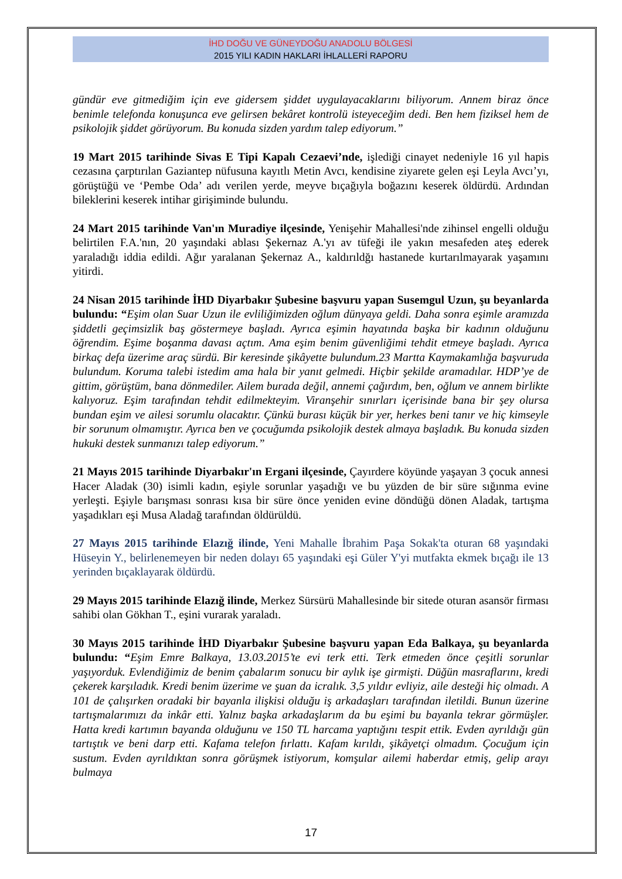İHD DOĞU VE GÜNEYDOĞU ANADOLU BÖLGESİ
2015 YILI KADIN HAKLARI İHLALLERİ RAPORU
gündür eve gitmediğim için eve gidersem şiddet uygulayacaklarını biliyorum. Annem biraz önce benimle telefonda konuşunca eve gelirsen bekâret kontrolü isteyeceğim dedi. Ben hem fiziksel hem de psikolojik şiddet görüyorum. Bu konuda sizden yardım talep ediyorum.”
19 Mart 2015 tarihinde Sivas E Tipi Kapalı Cezaevi’nde, işlediği cinayet nedeniyle 16 yıl hapis cezasına çarptırılan Gaziantep nüfusuna kayıtlı Metin Avcı, kendisine ziyarete gelen eşi Leyla Avcı’yı, görüştüğü ve ‘Pembe Oda’ adı verilen yerde, meyve bıçağıyla boğazını keserek öldürdü. Ardından bileklerini keserek intihar girişiminde bulundu.
24 Mart 2015 tarihinde Van'ın Muradiye ilçesinde, Yenişehir Mahallesi'nde zihinsel engelli olduğu belirtilen F.A.'nın, 20 yaşındaki ablası Şekernaz A.'yı av tüfeği ile yakın mesafeden ateş ederek yaraladığı iddia edildi. Ağır yaralanan Şekernaz A., kaldırıldğı hastanede kurtarılmayarak yaşamını yitirdi.
24 Nisan 2015 tarihinde İHD Diyarbakır Şubesine başvuru yapan Susemgul Uzun, şu beyanlarda bulundu: “Eşim olan Suar Uzun ile evliliğimizden oğlum dünyaya geldi. Daha sonra eşimle aramızda şiddetli geçimsizlik baş göstermeye başladı. Ayrıca eşimin hayatında başka bir kadının olduğunu öğrendim. Eşime boşanma davası açtım. Ama eşim benim güvenliğimi tehdit etmeye başladı. Ayrıca birkaç defa üzerime araç sürdü. Bir keresinde şikâyette bulundum.23 Martta Kaymakamlığa başvuruda bulundum. Koruma talebi istedim ama hala bir yanıt gelmedi. Hiçbir şekilde aramadılar. HDP’ye de gittim, görüştüm, bana dönmediler. Ailem burada değil, annemi çağırdım, ben, oğlum ve annem birlikte kalıyoruz. Eşim tarafından tehdit edilmekteyim. Viranşehir sınırları içerisinde bana bir şey olursa bundan eşim ve ailesi sorumlu olacaktır. Çünkü burası küçük bir yer, herkes beni tanır ve hiç kimseyle bir sorunum olmamıştır. Ayrıca ben ve çocuğumda psikolojik destek almaya başladık. Bu konuda sizden hukuki destek sunmanızı talep ediyorum.”
21 Mayıs 2015 tarihinde Diyarbakır'ın Ergani ilçesinde, Çayırdere köyünde yaşayan 3 çocuk annesi Hacer Aladak (30) isimli kadın, eşiyle sorunlar yaşadığı ve bu yüzden de bir süre sığınma evine yerleşti. Eşiyle barışması sonrası kısa bir süre önce yeniden evine döndüğü dönen Aladak, tartışma yaşadıkları eşi Musa Aladağ tarafından öldürüldü.
27 Mayıs 2015 tarihinde Elazığ ilinde, Yeni Mahalle İbrahim Paşa Sokak'ta oturan 68 yaşındaki Hüseyin Y., belirlenemeyen bir neden dolayı 65 yaşındaki eşi Güler Y'yi mutfakta ekmek bıçağı ile 13 yerinden bıçaklayarak öldürdü.
29 Mayıs 2015 tarihinde Elazığ ilinde, Merkez Sürsürü Mahallesinde bir sitede oturan asansör firması sahibi olan Gökhan T., eşini vurarak yaraladı.
30 Mayıs 2015 tarihinde İHD Diyarbakır Şubesine başvuru yapan Eda Balkaya, şu beyanlarda bulundu: “Eşim Emre Balkaya, 13.03.2015’te evi terk etti. Terk etmeden önce çeşitli sorunlar yaşıyorduk. Evlendiğimiz de benim çabalarım sonucu bir aylık işe girmişti. Düğün masraflarını, kredi çekerek karşıladık. Kredi benim üzerime ve şuan da icralık. 3,5 yıldır evliyiz, aile desteği hiç olmadı. A 101 de çalışırken oradaki bir bayanla ilişkisi olduğu iş arkadaşları tarafından iletildi. Bunun üzerine tartışmalarımızı da inkâr etti. Yalnız başka arkadaşlarım da bu eşimi bu bayanla tekrar görmüşler. Hatta kredi kartımın bayanda olduğunu ve 150 TL harcama yaptığını tespit ettik. Evden ayrıldığı gün tartıştık ve beni darp etti. Kafama telefon fırlattı. Kafam kırıldı, şikâyetçi olmadım. Çocuğum için sustum. Evden ayrıldıktan sonra görüşmek istiyorum, komşular ailemi haberdar etmiş, gelip arayı bulmaya
17